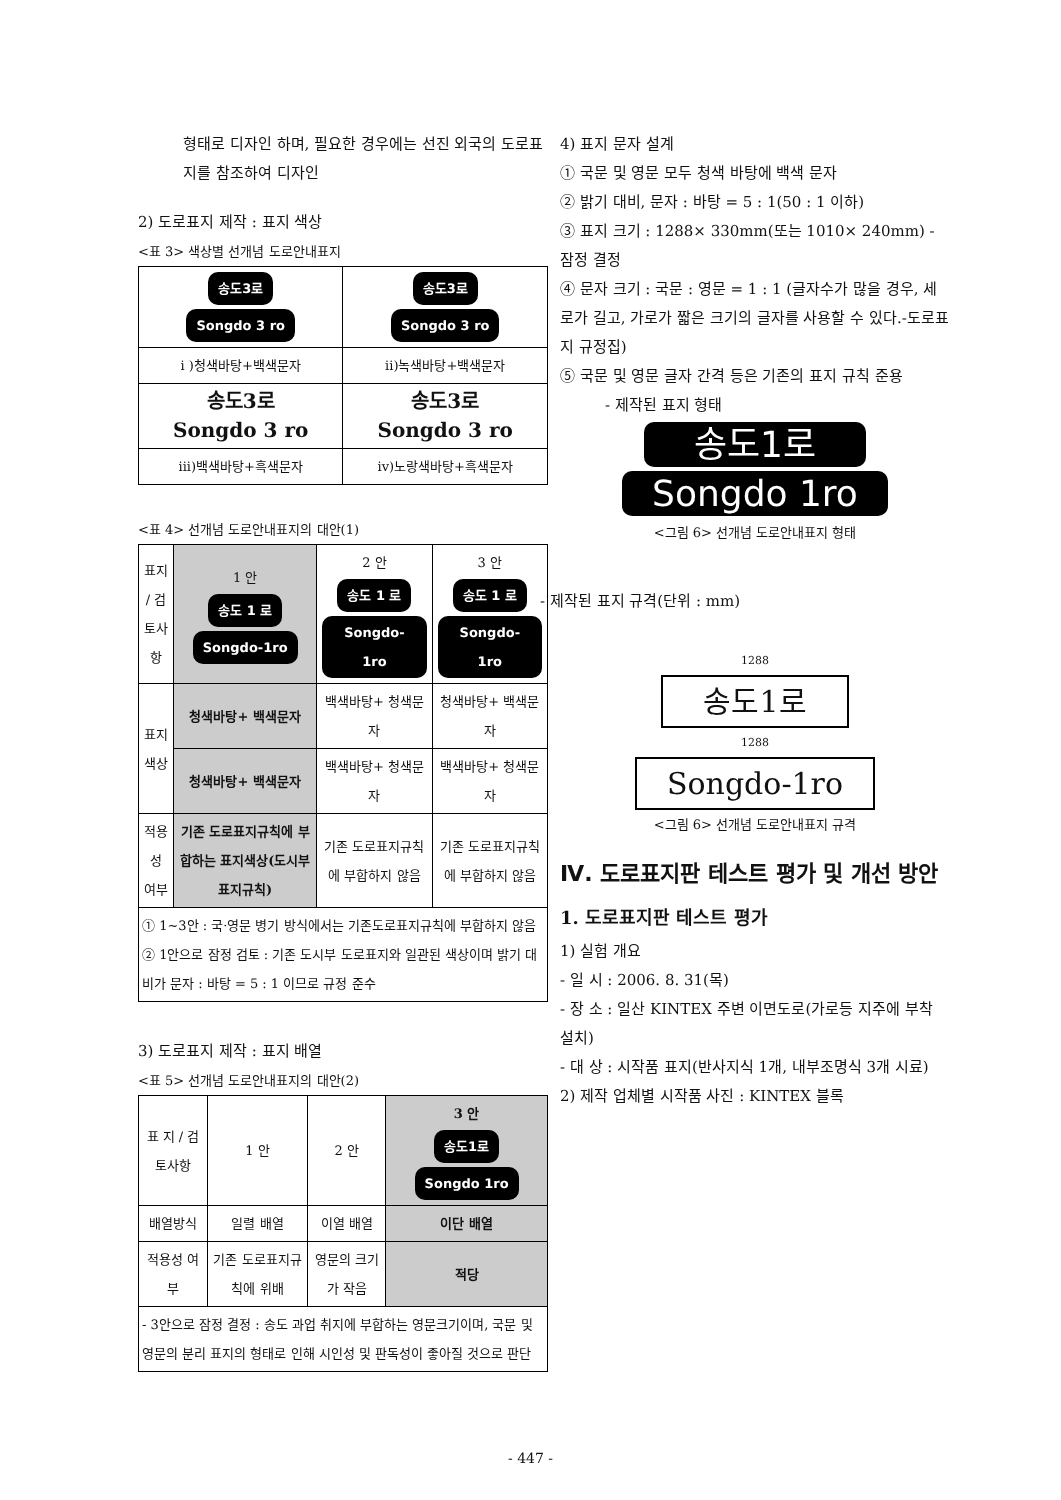형태로 디자인 하며, 필요한 경우에는 선진 외국의 도로표지를 참조하여 디자인
2) 도로표지 제작 : 표지 색상
<표 3> 색상별 선개념 도로안내표지
| 송도3로 Songdo 3 ro | 송도3로 Songdo 3 ro |
| i )청색바탕+백색문자 | ii)녹색바탕+백색문자 |
| 송도3로 Songdo 3 ro | 송도3로 Songdo 3 ro |
| iii)백색바탕+흑색문자 | iv)노랑색바탕+흑색문자 |
<표 4> 선개념 도로안내표지의 대안(1)
| 표지 / 검토사항 | 1 안 송도 1 로 Songdo-1ro | 2 안 송도 1 로 Songdo-1ro | 3 안 송도 1 로 Songdo-1ro |
| --- | --- | --- | --- |
| 표지 색상 | 청색바탕+ 백색문자 | 백색바탕+ 청색문자 | 청색바탕+ 백색문자 |
| | 청색바탕+ 백색문자 | 백색바탕+ 청색문자 | 백색바탕+ 청색문자 |
| 적용성 여부 | 기존 도로표지규칙에 부합하는 표지색상(도시부 표지규칙) | 기존 도로표지규칙에 부합하지 않음 | 기존 도로표지규칙에 부합하지 않음 |
| ① 1~3안 : 국·영문 병기 방식에서는 기존도로표지규칙에 부합하지 않음 ② 1안으로 잠정 검토 : 기존 도시부 도로표지와 일관된 색상이며 밝기 대비가 문자 : 바탕 = 5 : 1 이므로 규정 준수 | | | |
3) 도로표지 제작 : 표지 배열
<표 5> 선개념 도로안내표지의 대안(2)
| 표 지 / 검토사항 | 1 안 | 2 안 | 3 안 송도1로 Songdo 1ro |
| --- | --- | --- | --- |
| 배열방식 | 일렬 배열 | 이열 배열 | 이단 배열 |
| 적용성 여부 | 기존 도로표지규칙에 위배 | 영문의 크기가 작음 | 적당 |
| - 3안으로 잠정 결정 : 송도 과업 취지에 부합하는 영문크기이며, 국문 및 영문의 분리 표지의 형태로 인해 시인성 및 판독성이 좋아질 것으로 판단 | | | |
4) 표지 문자 설계
① 국문 및 영문 모두 청색 바탕에 백색 문자
② 밝기 대비, 문자 : 바탕 = 5 : 1(50 : 1 이하)
③ 표지 크기 : 1288× 330mm(또는 1010× 240mm) - 잠정 결정
④ 문자 크기 : 국문 : 영문 = 1 : 1 (글자수가 많을 경우, 세로가 길고, 가로가 짧은 크기의 글자를 사용할 수 있다.-도로표지 규정집)
⑤ 국문 및 영문 글자 간격 등은 기존의 표지 규칙 준용
- 제작된 표지 형태
송도1로
Songdo 1ro
<그림 6> 선개념 도로안내표지 형태
- 제작된 표지 규격(단위 : mm)
1288
송도1로
1288
Songdo-1ro
<그림 6> 선개념 도로안내표지 규격
Ⅳ. 도로표지판 테스트 평가 및 개선 방안
1. 도로표지판 테스트 평가
1) 실험 개요
- 일 시 : 2006. 8. 31(목)
- 장 소 : 일산 KINTEX 주변 이면도로(가로등 지주에 부착 설치)
- 대 상 : 시작품 표지(반사지식 1개, 내부조명식 3개 시료)
2) 제작 업체별 시작품 사진 : KINTEX 블록
- 447 -